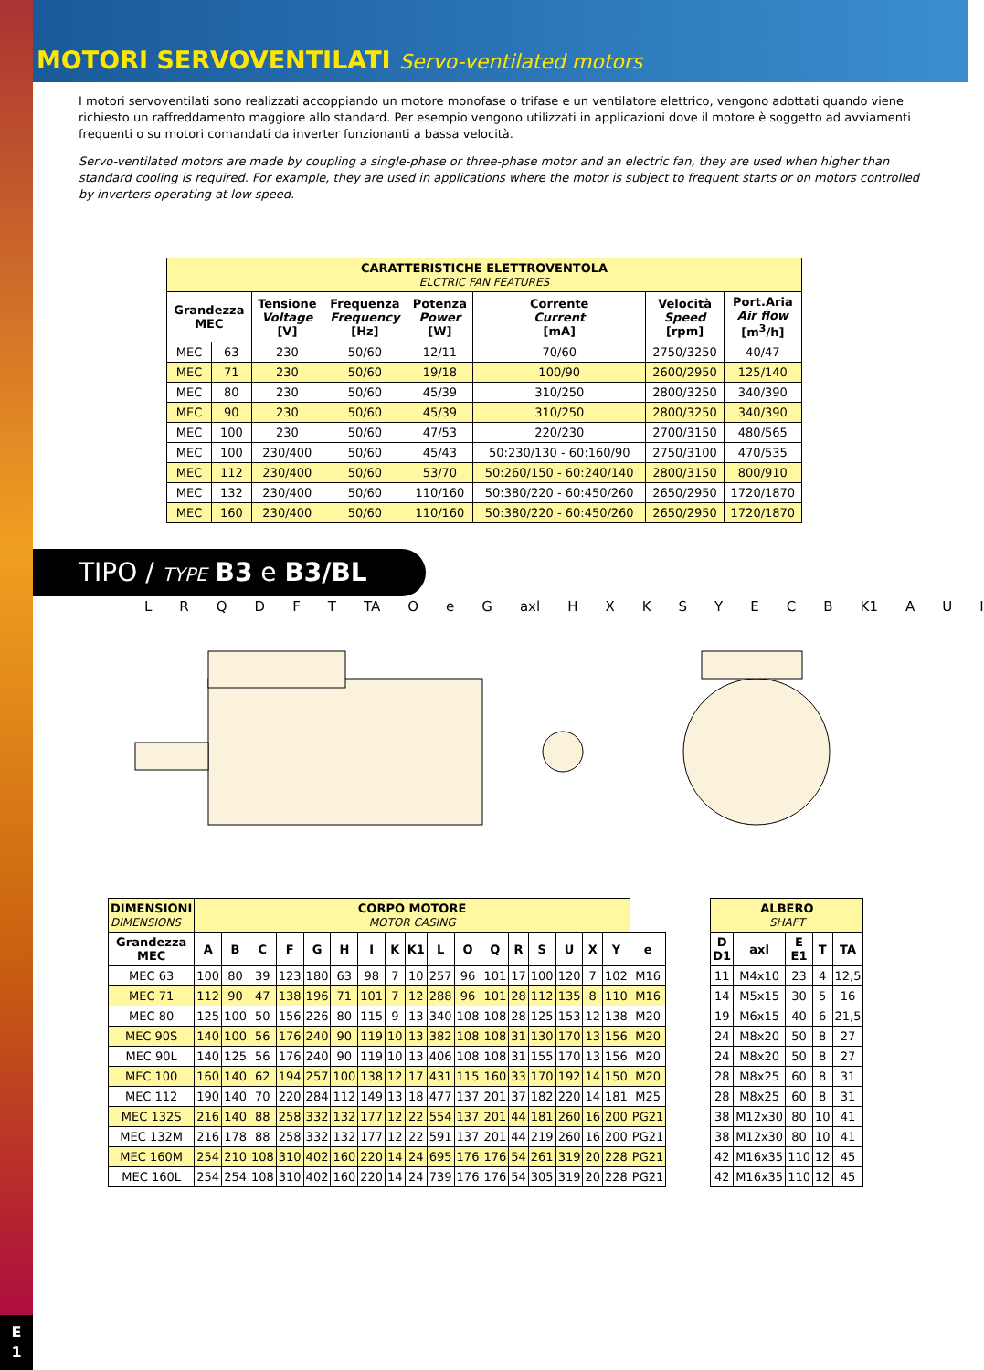MOTORI SERVOVENTILATI Servo-ventilated motors
I motori servoventilati sono realizzati accoppiando un motore monofase o trifase e un ventilatore elettrico, vengono adottati quando viene richiesto un raffreddamento maggiore allo standard. Per esempio vengono utilizzati in applicazioni dove il motore è soggetto ad avviamenti frequenti o su motori comandati da inverter funzionanti a bassa velocità.
Servo-ventilated motors are made by coupling a single-phase or three-phase motor and an electric fan, they are used when higher than standard cooling is required. For example, they are used in applications where the motor is subject to frequent starts or on motors controlled by inverters operating at low speed.
| CARATTERISTICHE ELETTROVENTOLA ELCTRIC FAN FEATURES | | | | | | | |
| Grandezza MEC | | Tensione Voltage [V] | Frequenza Frequency [Hz] | Potenza Power [W] | Corrente Current [mA] | Velocità Speed [rpm] | Port.Aria Air flow [m<sup>3</sup>/h] |
| MEC | 63 | 230 | 50/60 | 12/11 | 70/60 | 2750/3250 | 40/47 |
| MEC | 71 | 230 | 50/60 | 19/18 | 100/90 | 2600/2950 | 125/140 |
| MEC | 80 | 230 | 50/60 | 45/39 | 310/250 | 2800/3250 | 340/390 |
| MEC | 90 | 230 | 50/60 | 45/39 | 310/250 | 2800/3250 | 340/390 |
| MEC | 100 | 230 | 50/60 | 47/53 | 220/230 | 2700/3150 | 480/565 |
| MEC | 100 | 230/400 | 50/60 | 45/43 | 50:230/130 - 60:160/90 | 2750/3100 | 470/535 |
| MEC | 112 | 230/400 | 50/60 | 53/70 | 50:260/150 - 60:240/140 | 2800/3150 | 800/910 |
| MEC | 132 | 230/400 | 50/60 | 110/160 | 50:380/220 - 60:450/260 | 2650/2950 | 1720/1870 |
| MEC | 160 | 230/400 | 50/60 | 110/160 | 50:380/220 - 60:450/260 | 2650/2950 | 1720/1870 |
TIPO / TYPE B3 e B3/BL
L R Q D F T TA O e G axl H X K S Y E C B K1 A U I
| DIMENSIONI DIMENSIONS | CORPO MOTORE MOTOR CASING | | | | | | | | | | | | | | | | | |
| Grandezza MEC | A | B | C | F | G | H | I | K | K1 | L | O | Q | R | S | U | X | Y | e |
| MEC 63 | 100 | 80 | 39 | 123 | 180 | 63 | 98 | 7 | 10 | 257 | 96 | 101 | 17 | 100 | 120 | 7 | 102 | M16 |
| MEC 71 | 112 | 90 | 47 | 138 | 196 | 71 | 101 | 7 | 12 | 288 | 96 | 101 | 28 | 112 | 135 | 8 | 110 | M16 |
| MEC 80 | 125 | 100 | 50 | 156 | 226 | 80 | 115 | 9 | 13 | 340 | 108 | 108 | 28 | 125 | 153 | 12 | 138 | M20 |
| MEC 90S | 140 | 100 | 56 | 176 | 240 | 90 | 119 | 10 | 13 | 382 | 108 | 108 | 31 | 130 | 170 | 13 | 156 | M20 |
| MEC 90L | 140 | 125 | 56 | 176 | 240 | 90 | 119 | 10 | 13 | 406 | 108 | 108 | 31 | 155 | 170 | 13 | 156 | M20 |
| MEC 100 | 160 | 140 | 62 | 194 | 257 | 100 | 138 | 12 | 17 | 431 | 115 | 160 | 33 | 170 | 192 | 14 | 150 | M20 |
| MEC 112 | 190 | 140 | 70 | 220 | 284 | 112 | 149 | 13 | 18 | 477 | 137 | 201 | 37 | 182 | 220 | 14 | 181 | M25 |
| MEC 132S | 216 | 140 | 88 | 258 | 332 | 132 | 177 | 12 | 22 | 554 | 137 | 201 | 44 | 181 | 260 | 16 | 200 | PG21 |
| MEC 132M | 216 | 178 | 88 | 258 | 332 | 132 | 177 | 12 | 22 | 591 | 137 | 201 | 44 | 219 | 260 | 16 | 200 | PG21 |
| MEC 160M | 254 | 210 | 108 | 310 | 402 | 160 | 220 | 14 | 24 | 695 | 176 | 176 | 54 | 261 | 319 | 20 | 228 | PG21 |
| MEC 160L | 254 | 254 | 108 | 310 | 402 | 160 | 220 | 14 | 24 | 739 | 176 | 176 | 54 | 305 | 319 | 20 | 228 | PG21 |
| ALBERO SHAFT | | | | |
| D D1 | axl | E E1 | T | TA |
| 11 | M4x10 | 23 | 4 | 12,5 |
| 14 | M5x15 | 30 | 5 | 16 |
| 19 | M6x15 | 40 | 6 | 21,5 |
| 24 | M8x20 | 50 | 8 | 27 |
| 24 | M8x20 | 50 | 8 | 27 |
| 28 | M8x25 | 60 | 8 | 31 |
| 28 | M8x25 | 60 | 8 | 31 |
| 38 | M12x30 | 80 | 10 | 41 |
| 38 | M12x30 | 80 | 10 | 41 |
| 42 | M16x35 | 110 | 12 | 45 |
| 42 | M16x35 | 110 | 12 | 45 |
E
1